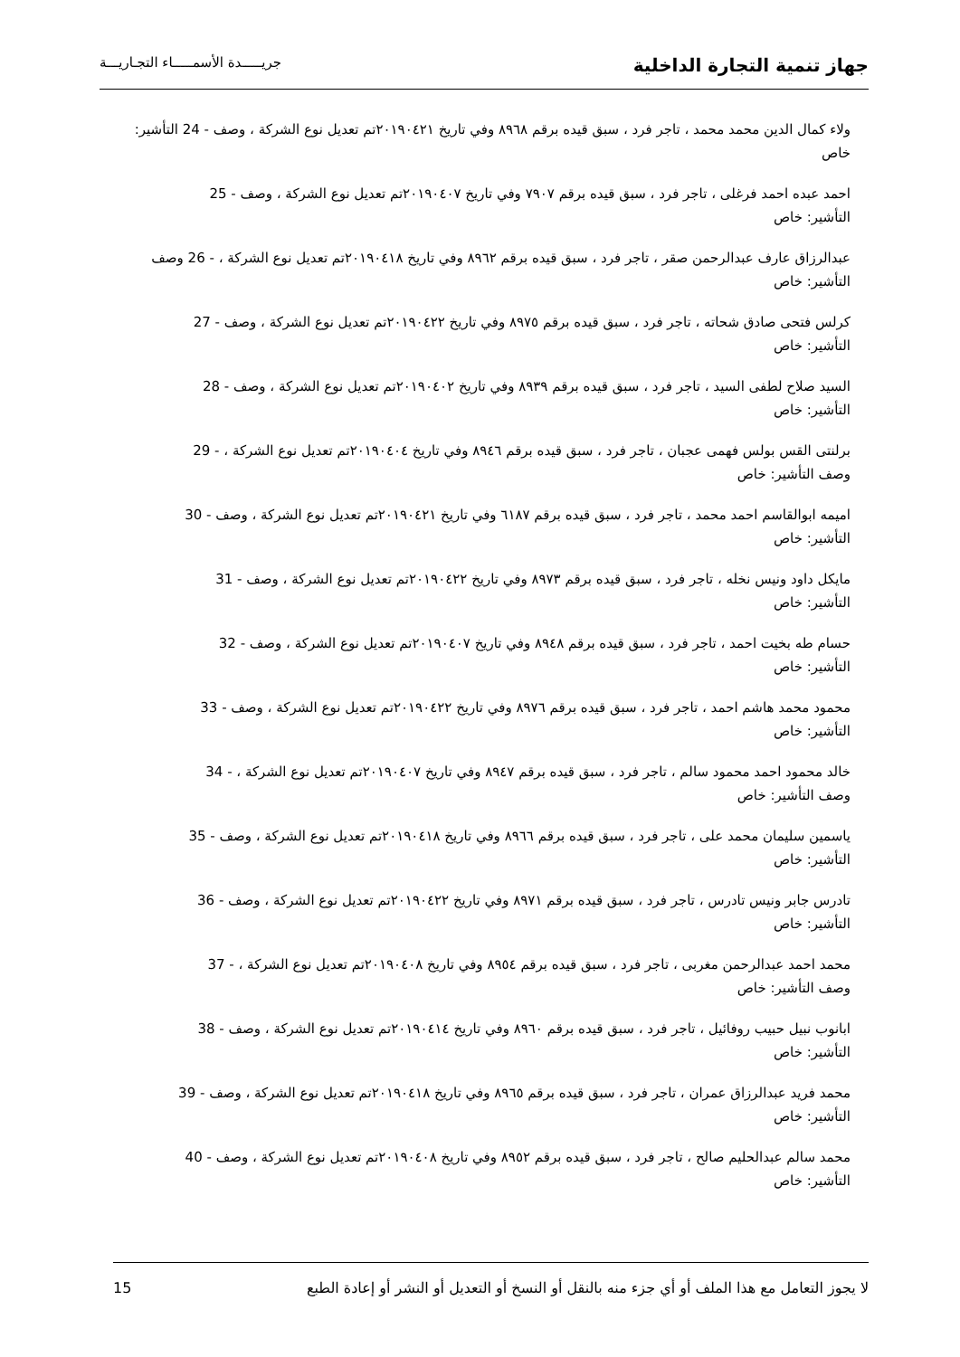جهاز تنمية التجارة الداخلية
جريـــــدة الأسمـــــاء التجـاريـــة
ولاء كمال الدين محمد محمد ، تاجر فرد ، سبق قيده برقم ٨٩٦٨ وفي تاريخ ٢٠١٩٠٤٢١تم تعديل نوع الشركة ، وصف - 24 التأشير: خاص
احمد عبده احمد فرغلى ، تاجر فرد ، سبق قيده برقم ٧٩٠٧ وفي تاريخ ٢٠١٩٠٤٠٧تم تعديل نوع الشركة ، وصف - 25
التأشير: خاص
عبدالرزاق عارف عبدالرحمن صقر ، تاجر فرد ، سبق قيده برقم ٨٩٦٢ وفي تاريخ ٢٠١٩٠٤١٨تم تعديل نوع الشركة ، - 26 وصف التأشير: خاص
كرلس فتحى صادق شحاته ، تاجر فرد ، سبق قيده برقم ٨٩٧٥ وفي تاريخ ٢٠١٩٠٤٢٢تم تعديل نوع الشركة ، وصف - 27
التأشير: خاص
السيد صلاح لطفى السيد ، تاجر فرد ، سبق قيده برقم ٨٩٣٩ وفي تاريخ ٢٠١٩٠٤٠٢تم تعديل نوع الشركة ، وصف - 28
التأشير: خاص
برلنتى القس بولس فهمى عجبان ، تاجر فرد ، سبق قيده برقم ٨٩٤٦ وفي تاريخ ٢٠١٩٠٤٠٤تم تعديل نوع الشركة ، - 29
وصف التأشير: خاص
اميمه ابوالقاسم احمد محمد ، تاجر فرد ، سبق قيده برقم ٦١٨٧ وفي تاريخ ٢٠١٩٠٤٢١تم تعديل نوع الشركة ، وصف - 30
التأشير: خاص
مايكل داود ونيس نخله ، تاجر فرد ، سبق قيده برقم ٨٩٧٣ وفي تاريخ ٢٠١٩٠٤٢٢تم تعديل نوع الشركة ، وصف - 31
التأشير: خاص
حسام طه بخيت احمد ، تاجر فرد ، سبق قيده برقم ٨٩٤٨ وفي تاريخ ٢٠١٩٠٤٠٧تم تعديل نوع الشركة ، وصف - 32
التأشير: خاص
محمود محمد هاشم احمد ، تاجر فرد ، سبق قيده برقم ٨٩٧٦ وفي تاريخ ٢٠١٩٠٤٢٢تم تعديل نوع الشركة ، وصف - 33
التأشير: خاص
خالد محمود احمد محمود سالم ، تاجر فرد ، سبق قيده برقم ٨٩٤٧ وفي تاريخ ٢٠١٩٠٤٠٧تم تعديل نوع الشركة ، - 34
وصف التأشير: خاص
ياسمين سليمان محمد على ، تاجر فرد ، سبق قيده برقم ٨٩٦٦ وفي تاريخ ٢٠١٩٠٤١٨تم تعديل نوع الشركة ، وصف - 35
التأشير: خاص
تادرس جابر ونيس تادرس ، تاجر فرد ، سبق قيده برقم ٨٩٧١ وفي تاريخ ٢٠١٩٠٤٢٢تم تعديل نوع الشركة ، وصف - 36
التأشير: خاص
محمد احمد عبدالرحمن مغربى ، تاجر فرد ، سبق قيده برقم ٨٩٥٤ وفي تاريخ ٢٠١٩٠٤٠٨تم تعديل نوع الشركة ، - 37
وصف التأشير: خاص
ابانوب نبيل حبيب روفائيل ، تاجر فرد ، سبق قيده برقم ٨٩٦٠ وفي تاريخ ٢٠١٩٠٤١٤تم تعديل نوع الشركة ، وصف - 38
التأشير: خاص
محمد فريد عبدالرزاق عمران ، تاجر فرد ، سبق قيده برقم ٨٩٦٥ وفي تاريخ ٢٠١٩٠٤١٨تم تعديل نوع الشركة ، وصف - 39
التأشير: خاص
محمد سالم عبدالحليم صالح ، تاجر فرد ، سبق قيده برقم ٨٩٥٢ وفي تاريخ ٢٠١٩٠٤٠٨تم تعديل نوع الشركة ، وصف - 40
التأشير: خاص
لا يجوز التعامل مع هذا الملف أو أي جزء منه بالنقل أو النسخ أو التعديل أو النشر أو إعادة الطبع
15